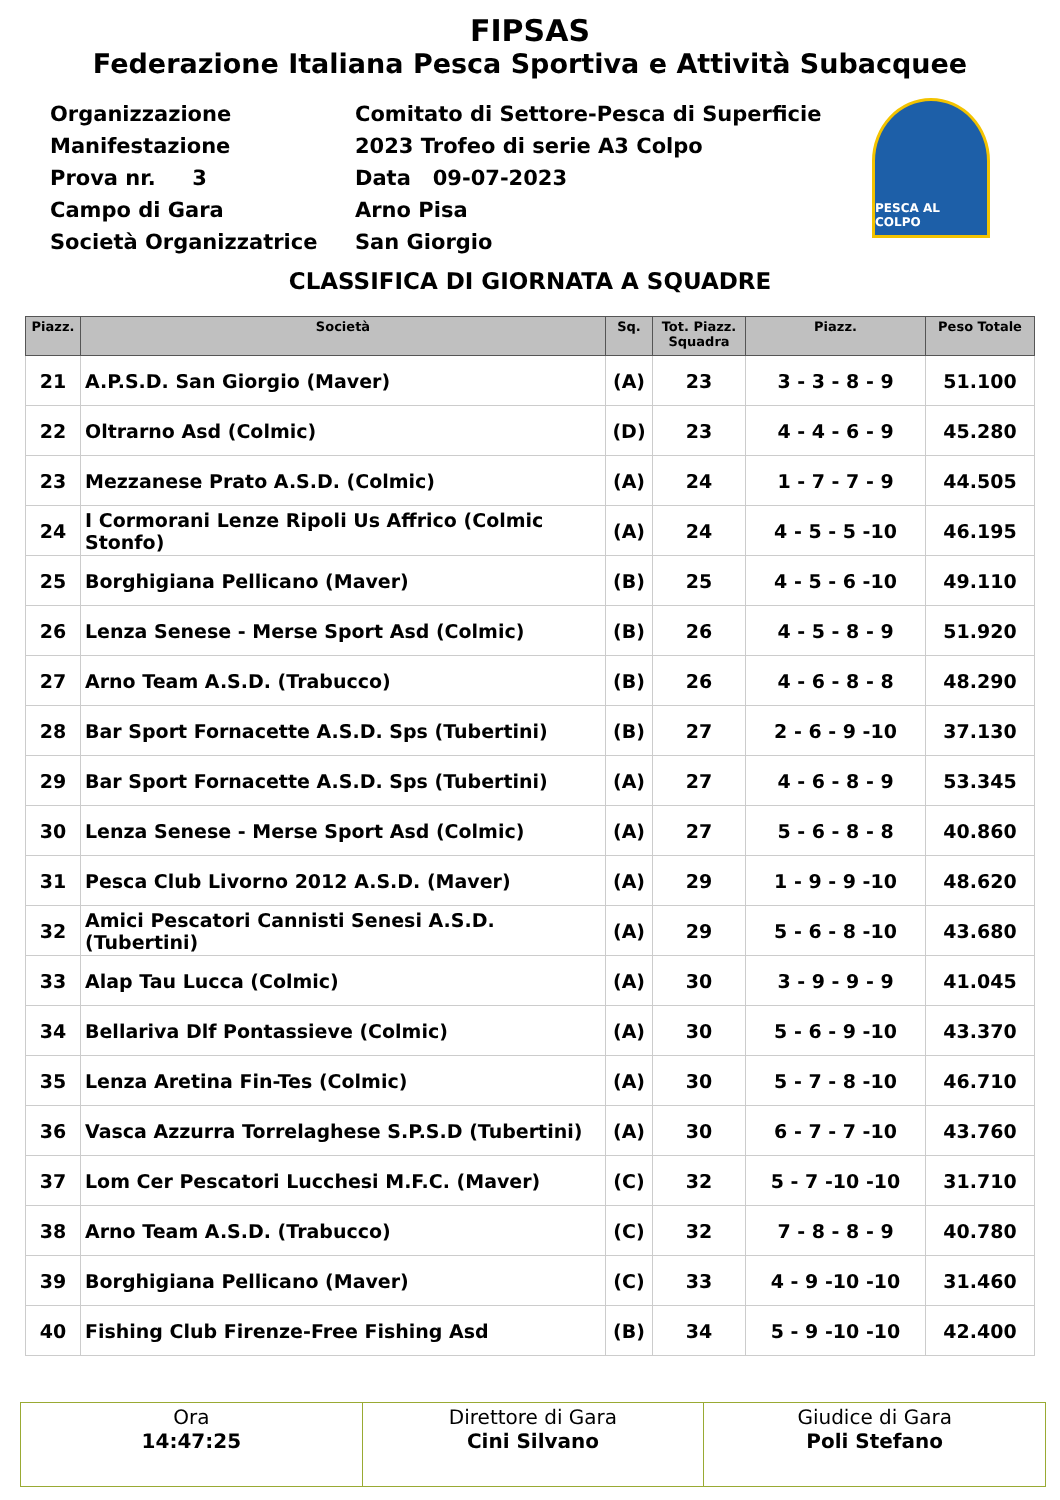FIPSAS
Federazione Italiana Pesca Sportiva e Attività Subacquee
| Organizzazione | Comitato di Settore-Pesca di Superficie |
| Manifestazione | 2023 Trofeo di serie A3 Colpo |
| Prova nr. 3 | Data 09-07-2023 |
| Campo di Gara | Arno Pisa |
| Società Organizzatrice | San Giorgio |
PESCA AL COLPO
CLASSIFICA DI GIORNATA A SQUADRE
| Piazz. | Società | Sq. | Tot. Piazz. Squadra | Piazz. | Peso Totale |
| --- | --- | --- | --- | --- | --- |
| 21 | A.P.S.D. San Giorgio (Maver) | (A) | 23 | 3 - 3 - 8 - 9 | 51.100 |
| 22 | Oltrarno Asd (Colmic) | (D) | 23 | 4 - 4 - 6 - 9 | 45.280 |
| 23 | Mezzanese Prato A.S.D. (Colmic) | (A) | 24 | 1 - 7 - 7 - 9 | 44.505 |
| 24 | I Cormorani Lenze Ripoli Us Affrico (Colmic Stonfo) | (A) | 24 | 4 - 5 - 5 -10 | 46.195 |
| 25 | Borghigiana Pellicano (Maver) | (B) | 25 | 4 - 5 - 6 -10 | 49.110 |
| 26 | Lenza Senese - Merse Sport Asd (Colmic) | (B) | 26 | 4 - 5 - 8 - 9 | 51.920 |
| 27 | Arno Team A.S.D. (Trabucco) | (B) | 26 | 4 - 6 - 8 - 8 | 48.290 |
| 28 | Bar Sport Fornacette A.S.D. Sps (Tubertini) | (B) | 27 | 2 - 6 - 9 -10 | 37.130 |
| 29 | Bar Sport Fornacette A.S.D. Sps (Tubertini) | (A) | 27 | 4 - 6 - 8 - 9 | 53.345 |
| 30 | Lenza Senese - Merse Sport Asd (Colmic) | (A) | 27 | 5 - 6 - 8 - 8 | 40.860 |
| 31 | Pesca Club Livorno 2012 A.S.D. (Maver) | (A) | 29 | 1 - 9 - 9 -10 | 48.620 |
| 32 | Amici Pescatori Cannisti Senesi A.S.D. (Tubertini) | (A) | 29 | 5 - 6 - 8 -10 | 43.680 |
| 33 | Alap Tau Lucca (Colmic) | (A) | 30 | 3 - 9 - 9 - 9 | 41.045 |
| 34 | Bellariva Dlf Pontassieve (Colmic) | (A) | 30 | 5 - 6 - 9 -10 | 43.370 |
| 35 | Lenza Aretina Fin-Tes (Colmic) | (A) | 30 | 5 - 7 - 8 -10 | 46.710 |
| 36 | Vasca Azzurra Torrelaghese S.P.S.D (Tubertini) | (A) | 30 | 6 - 7 - 7 -10 | 43.760 |
| 37 | Lom Cer Pescatori Lucchesi M.F.C. (Maver) | (C) | 32 | 5 - 7 -10 -10 | 31.710 |
| 38 | Arno Team A.S.D. (Trabucco) | (C) | 32 | 7 - 8 - 8 - 9 | 40.780 |
| 39 | Borghigiana Pellicano (Maver) | (C) | 33 | 4 - 9 -10 -10 | 31.460 |
| 40 | Fishing Club Firenze-Free Fishing Asd | (B) | 34 | 5 - 9 -10 -10 | 42.400 |
| Ora 14:47:25 | Direttore di Gara Cini Silvano | Giudice di Gara Poli Stefano |